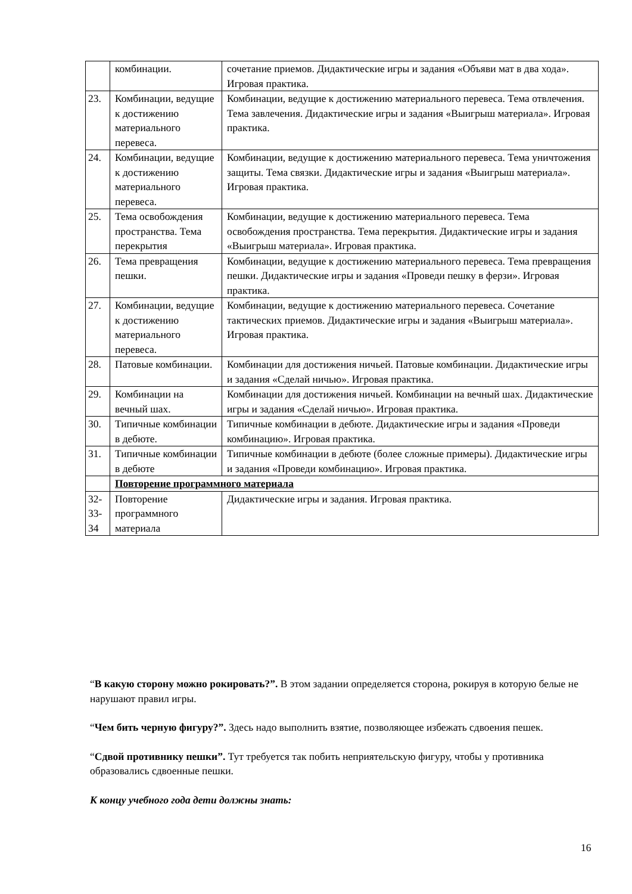| | комбинации. | сочетание приемов. Дидактические игры и задания «Объяви мат в два хода». Игровая практика. |
| 23. | Комбинации, ведущие к достижению материального перевеса. | Комбинации, ведущие к достижению материального перевеса. Тема отвлечения. Тема завлечения. Дидактические игры и задания «Выигрыш материала». Игровая практика. |
| 24. | Комбинации, ведущие к достижению материального перевеса. | Комбинации, ведущие к достижению материального перевеса. Тема уничтожения защиты. Тема связки. Дидактические игры и задания «Выигрыш материала». Игровая практика. |
| 25. | Тема освобождения пространства. Тема перекрытия | Комбинации, ведущие к достижению материального перевеса. Тема освобождения пространства. Тема перекрытия. Дидактические игры и задания «Выигрыш материала». Игровая практика. |
| 26. | Тема превращения пешки. | Комбинации, ведущие к достижению материального перевеса. Тема превращения пешки. Дидактические игры и задания «Проведи пешку в ферзи». Игровая практика. |
| 27. | Комбинации, ведущие к достижению материального перевеса. | Комбинации, ведущие к достижению материального перевеса. Сочетание тактических приемов. Дидактические игры и задания «Выигрыш материала». Игровая практика. |
| 28. | Патовые комбинации. | Комбинации для достижения ничьей. Патовые комбинации. Дидактические игры и задания «Сделай ничью». Игровая практика. |
| 29. | Комбинации на вечный шах. | Комбинации для достижения ничьей. Комбинации на вечный шах. Дидактические игры и задания «Сделай ничью». Игровая практика. |
| 30. | Типичные комбинации в дебюте. | Типичные комбинации в дебюте. Дидактические игры и задания «Проведи комбинацию». Игровая практика. |
| 31. | Типичные комбинации в дебюте | Типичные комбинации в дебюте (более сложные примеры). Дидактические игры и задания «Проведи комбинацию». Игровая практика. |
| | Повторение программного материала | |
| 32- 33- 34 | Повторение программного материала | Дидактические игры и задания. Игровая практика. |
“В какую сторону можно рокировать?”. В этом задании определяется сторона, рокируя в которую белые не нарушают правил игры.
“Чем бить черную фигуру?”. Здесь надо выполнить взятие, позволяющее избежать сдвоения пешек.
“Сдвой противнику пешки”. Тут требуется так побить неприятельскую фигуру, чтобы у противника образовались сдвоенные пешки.
К концу учебного года дети должны знать:
16